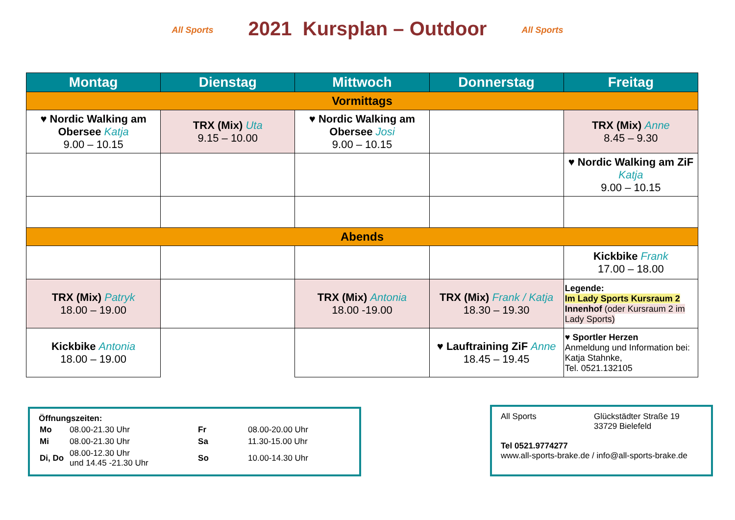All Sports 2021 Kursplan – Outdoor All Sports
| Montag | Dienstag | Mittwoch | Donnerstag | Freitag |
| --- | --- | --- | --- | --- |
| Vormittags | | | | |
| ♥ Nordic Walking am Obersee Katja 9.00 – 10.15 | TRX (Mix) Uta 9.15 – 10.00 | ♥ Nordic Walking am Obersee Josi 9.00 – 10.15 | | TRX (Mix) Anne 8.45 – 9.30 |
| | | | | ♥ Nordic Walking am ZiF Katja 9.00 – 10.15 |
| Abends | | | | |
| | | | | Kickbike Frank 17.00 – 18.00 |
| TRX (Mix) Patryk 18.00 – 19.00 | | TRX (Mix) Antonia 18.00 -19.00 | TRX (Mix) Frank / Katja 18.30 – 19.30 | Legende: Im Lady Sports Kursraum 2 Innenhof (oder Kursraum 2 im Lady Sports) |
| Kickbike Antonia 18.00 – 19.00 | | | ♥ Lauftraining ZiF Anne 18.45 – 19.45 | ♥ Sportler Herzen Anmeldung und Information bei: Katja Stahnke, Tel. 0521.132105 |
Öffnungszeiten:
| Mo | 08.00-21.30 Uhr | Fr | 08.00-20.00 Uhr |
| Mi | 08.00-21.30 Uhr | Sa | 11.30-15.00 Uhr |
| Di, Do | 08.00-12.30 Uhr und 14.45 -21.30 Uhr | So | 10.00-14.30 Uhr |
All Sports Glückstädter Straße 19
33729 Bielefeld
Tel 0521.9774277
www.all-sports-brake.de / info@all-sports-brake.de